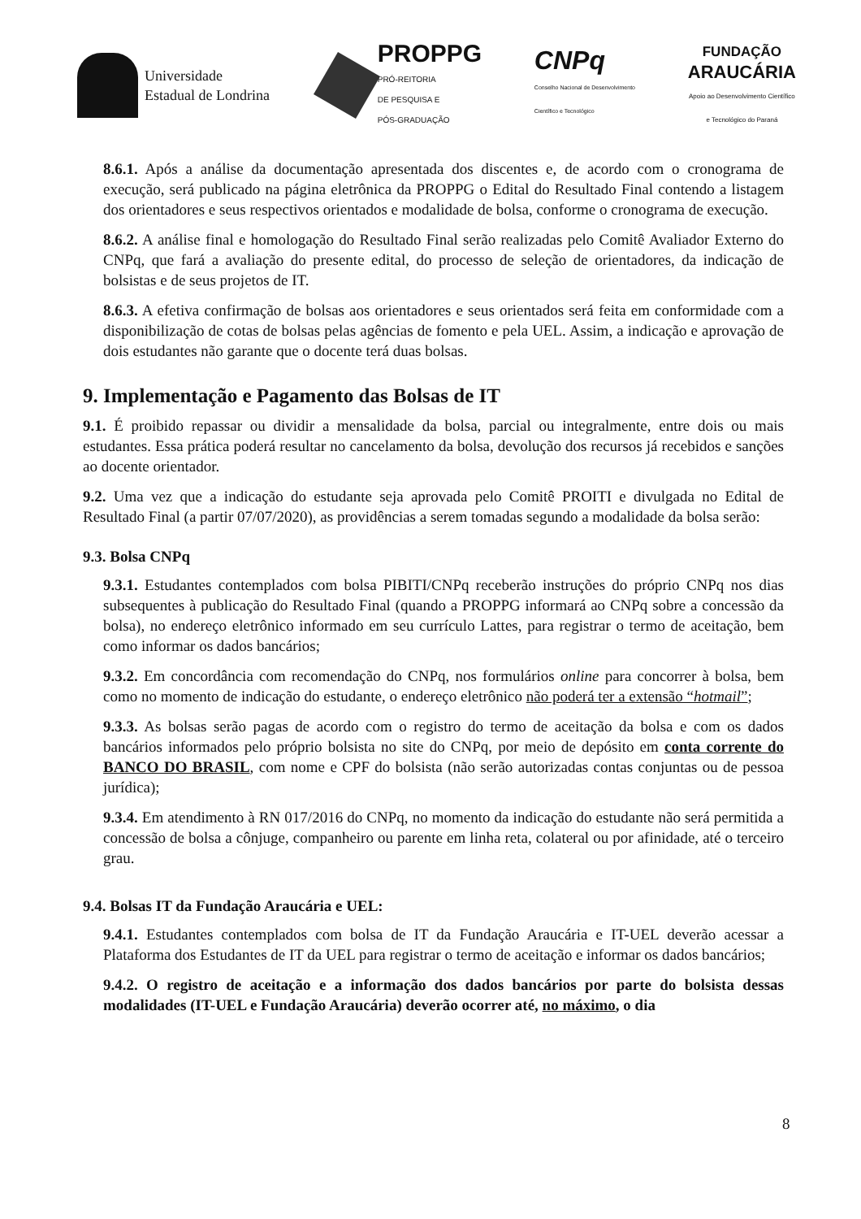Universidade
Estadual de Londrina
PROPPG
PRÓ-REITORIA
DE PESQUISA E
PÓS-GRADUAÇÃO
CNPq
Conselho Nacional de Desenvolvimento
Científico e Tecnológico
FUNDAÇÃO
ARAUCÁRIA
Apoio ao Desenvolvimento Científico
e Tecnológico do Paraná
8.6.1. Após a análise da documentação apresentada dos discentes e, de acordo com o cronograma de execução, será publicado na página eletrônica da PROPPG o Edital do Resultado Final contendo a listagem dos orientadores e seus respectivos orientados e modalidade de bolsa, conforme o cronograma de execução.
8.6.2. A análise final e homologação do Resultado Final serão realizadas pelo Comitê Avaliador Externo do CNPq, que fará a avaliação do presente edital, do processo de seleção de orientadores, da indicação de bolsistas e de seus projetos de IT.
8.6.3. A efetiva confirmação de bolsas aos orientadores e seus orientados será feita em conformidade com a disponibilização de cotas de bolsas pelas agências de fomento e pela UEL. Assim, a indicação e aprovação de dois estudantes não garante que o docente terá duas bolsas.
9. Implementação e Pagamento das Bolsas de IT
9.1. É proibido repassar ou dividir a mensalidade da bolsa, parcial ou integralmente, entre dois ou mais estudantes. Essa prática poderá resultar no cancelamento da bolsa, devolução dos recursos já recebidos e sanções ao docente orientador.
9.2. Uma vez que a indicação do estudante seja aprovada pelo Comitê PROITI e divulgada no Edital de Resultado Final (a partir 07/07/2020), as providências a serem tomadas segundo a modalidade da bolsa serão:
9.3. Bolsa CNPq
9.3.1. Estudantes contemplados com bolsa PIBITI/CNPq receberão instruções do próprio CNPq nos dias subsequentes à publicação do Resultado Final (quando a PROPPG informará ao CNPq sobre a concessão da bolsa), no endereço eletrônico informado em seu currículo Lattes, para registrar o termo de aceitação, bem como informar os dados bancários;
9.3.2. Em concordância com recomendação do CNPq, nos formulários online para concorrer à bolsa, bem como no momento de indicação do estudante, o endereço eletrônico não poderá ter a extensão “hotmail”;
9.3.3. As bolsas serão pagas de acordo com o registro do termo de aceitação da bolsa e com os dados bancários informados pelo próprio bolsista no site do CNPq, por meio de depósito em conta corrente do BANCO DO BRASIL, com nome e CPF do bolsista (não serão autorizadas contas conjuntas ou de pessoa jurídica);
9.3.4. Em atendimento à RN 017/2016 do CNPq, no momento da indicação do estudante não será permitida a concessão de bolsa a cônjuge, companheiro ou parente em linha reta, colateral ou por afinidade, até o terceiro grau.
9.4. Bolsas IT da Fundação Araucária e UEL:
9.4.1. Estudantes contemplados com bolsa de IT da Fundação Araucária e IT-UEL deverão acessar a Plataforma dos Estudantes de IT da UEL para registrar o termo de aceitação e informar os dados bancários;
9.4.2. O registro de aceitação e a informação dos dados bancários por parte do bolsista dessas modalidades (IT-UEL e Fundação Araucária) deverão ocorrer até, no máximo, o dia
8